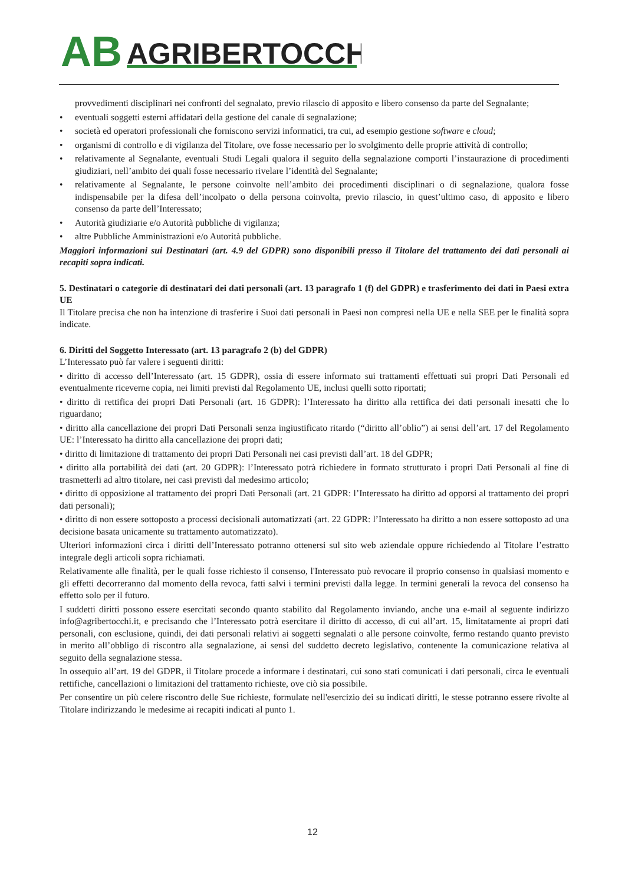AB
AGRIBERTOCCHI
provvedimenti disciplinari nei confronti del segnalato, previo rilascio di apposito e libero consenso da parte del Segnalante;
• eventuali soggetti esterni affidatari della gestione del canale di segnalazione;
• società ed operatori professionali che forniscono servizi informatici, tra cui, ad esempio gestione software e cloud;
• organismi di controllo e di vigilanza del Titolare, ove fosse necessario per lo svolgimento delle proprie attività di controllo;
• relativamente al Segnalante, eventuali Studi Legali qualora il seguito della segnalazione comporti l’instaurazione di procedimenti giudiziari, nell’ambito dei quali fosse necessario rivelare l’identità del Segnalante;
• relativamente al Segnalante, le persone coinvolte nell’ambito dei procedimenti disciplinari o di segnalazione, qualora fosse indispensabile per la difesa dell’incolpato o della persona coinvolta, previo rilascio, in quest’ultimo caso, di apposito e libero consenso da parte dell’Interessato;
• Autorità giudiziarie e/o Autorità pubbliche di vigilanza;
• altre Pubbliche Amministrazioni e/o Autorità pubbliche.
Maggiori informazioni sui Destinatari (art. 4.9 del GDPR) sono disponibili presso il Titolare del trattamento dei dati personali ai recapiti sopra indicati.
5. Destinatari o categorie di destinatari dei dati personali (art. 13 paragrafo 1 (f) del GDPR) e trasferimento dei dati in Paesi extra UE
Il Titolare precisa che non ha intenzione di trasferire i Suoi dati personali in Paesi non compresi nella UE e nella SEE per le finalità sopra indicate.
6. Diritti del Soggetto Interessato (art. 13 paragrafo 2 (b) del GDPR)
L’Interessato può far valere i seguenti diritti:
• diritto di accesso dell’Interessato (art. 15 GDPR), ossia di essere informato sui trattamenti effettuati sui propri Dati Personali ed eventualmente riceverne copia, nei limiti previsti dal Regolamento UE, inclusi quelli sotto riportati;
• diritto di rettifica dei propri Dati Personali (art. 16 GDPR): l’Interessato ha diritto alla rettifica dei dati personali inesatti che lo riguardano;
• diritto alla cancellazione dei propri Dati Personali senza ingiustificato ritardo (“diritto all’oblio”) ai sensi dell’art. 17 del Regolamento UE: l’Interessato ha diritto alla cancellazione dei propri dati;
• diritto di limitazione di trattamento dei propri Dati Personali nei casi previsti dall’art. 18 del GDPR;
• diritto alla portabilità dei dati (art. 20 GDPR): l’Interessato potrà richiedere in formato strutturato i propri Dati Personali al fine di trasmetterli ad altro titolare, nei casi previsti dal medesimo articolo;
• diritto di opposizione al trattamento dei propri Dati Personali (art. 21 GDPR: l’Interessato ha diritto ad opporsi al trattamento dei propri dati personali);
• diritto di non essere sottoposto a processi decisionali automatizzati (art. 22 GDPR: l’Interessato ha diritto a non essere sottoposto ad una decisione basata unicamente su trattamento automatizzato).
Ulteriori informazioni circa i diritti dell’Interessato potranno ottenersi sul sito web aziendale oppure richiedendo al Titolare l’estratto integrale degli articoli sopra richiamati.
Relativamente alle finalità, per le quali fosse richiesto il consenso, l'Interessato può revocare il proprio consenso in qualsiasi momento e gli effetti decorreranno dal momento della revoca, fatti salvi i termini previsti dalla legge. In termini generali la revoca del consenso ha effetto solo per il futuro.
I suddetti diritti possono essere esercitati secondo quanto stabilito dal Regolamento inviando, anche una e-mail al seguente indirizzo info@agribertocchi.it, e precisando che l’Interessato potrà esercitare il diritto di accesso, di cui all’art. 15, limitatamente ai propri dati personali, con esclusione, quindi, dei dati personali relativi ai soggetti segnalati o alle persone coinvolte, fermo restando quanto previsto in merito all’obbligo di riscontro alla segnalazione, ai sensi del suddetto decreto legislativo, contenente la comunicazione relativa al seguito della segnalazione stessa.
In ossequio all’art. 19 del GDPR, il Titolare procede a informare i destinatari, cui sono stati comunicati i dati personali, circa le eventuali rettifiche, cancellazioni o limitazioni del trattamento richieste, ove ciò sia possibile.
Per consentire un più celere riscontro delle Sue richieste, formulate nell'esercizio dei su indicati diritti, le stesse potranno essere rivolte al Titolare indirizzando le medesime ai recapiti indicati al punto 1.
12